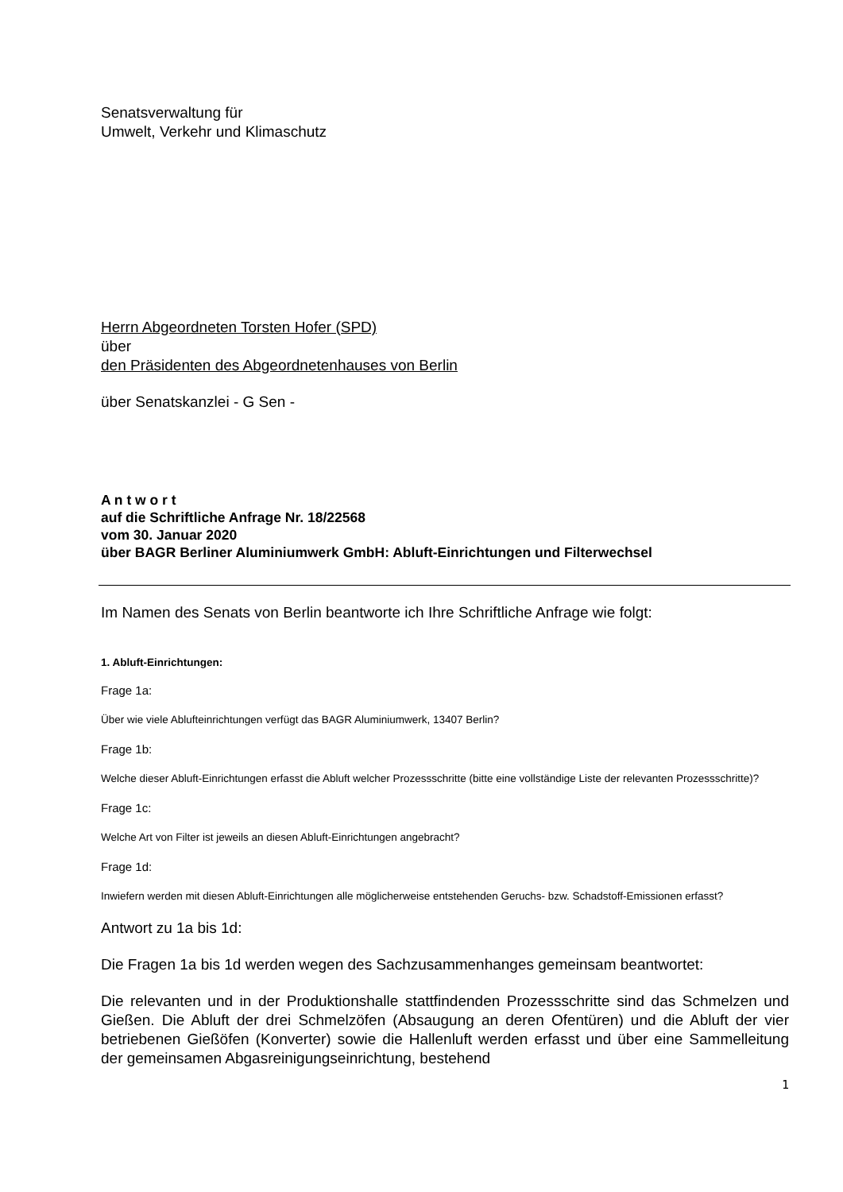Senatsverwaltung für
Umwelt, Verkehr und Klimaschutz
Herrn Abgeordneten Torsten Hofer (SPD)
über
den Präsidenten des Abgeordnetenhauses von Berlin
über Senatskanzlei - G Sen -
A n t w o r t
auf die Schriftliche Anfrage Nr. 18/22568
vom 30. Januar 2020
über BAGR Berliner Aluminiumwerk GmbH: Abluft-Einrichtungen und Filterwechsel
Im Namen des Senats von Berlin beantworte ich Ihre Schriftliche Anfrage wie folgt:
1. Abluft-Einrichtungen:
Frage 1a:
Über wie viele Ablufteinrichtungen verfügt das BAGR Aluminiumwerk, 13407 Berlin?
Frage 1b:
Welche dieser Abluft-Einrichtungen erfasst die Abluft welcher Prozessschritte (bitte eine vollständige Liste der relevanten Prozessschritte)?
Frage 1c:
Welche Art von Filter ist jeweils an diesen Abluft-Einrichtungen angebracht?
Frage 1d:
Inwiefern werden mit diesen Abluft-Einrichtungen alle möglicherweise entstehenden Geruchs- bzw. Schadstoff-Emissionen erfasst?
Antwort zu 1a bis 1d:
Die Fragen 1a bis 1d werden wegen des Sachzusammenhanges gemeinsam beantwortet:
Die relevanten und in der Produktionshalle stattfindenden Prozessschritte sind das Schmelzen und Gießen. Die Abluft der drei Schmelzöfen (Absaugung an deren Ofentüren) und die Abluft der vier betriebenen Gießöfen (Konverter) sowie die Hallenluft werden erfasst und über eine Sammelleitung der gemeinsamen Abgasreinigungseinrichtung, bestehend
1